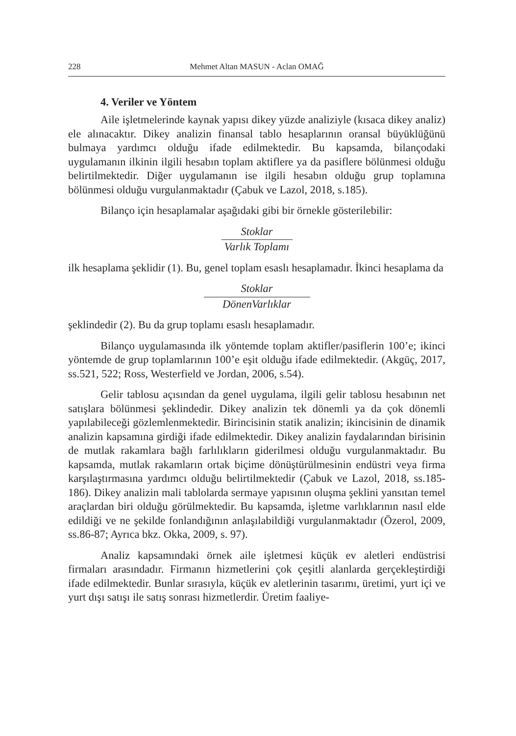228 Mehmet Altan MASUN - Aclan OMAĞ
4. Veriler ve Yöntem
Aile işletmelerinde kaynak yapısı dikey yüzde analiziyle (kısaca dikey analiz) ele alınacaktır. Dikey analizin finansal tablo hesaplarının oransal büyüklüğünü bulmaya yardımcı olduğu ifade edilmektedir. Bu kapsamda, bilançodaki uygulamanın ilkinin ilgili hesabın toplam aktiflere ya da pasiflere bölünmesi olduğu belirtilmektedir. Diğer uygulamanın ise ilgili hesabın olduğu grup toplamına bölünmesi olduğu vurgulanmaktadır (Çabuk ve Lazol, 2018, s.185).
Bilanço için hesaplamalar aşağıdaki gibi bir örnekle gösterilebilir:
Stoklar
Varlık Toplamı
ilk hesaplama şeklidir (1). Bu, genel toplam esaslı hesaplamadır. İkinci hesaplama da
Stoklar
DönenVarlıklar
şeklindedir (2). Bu da grup toplamı esaslı hesaplamadır.
Bilanço uygulamasında ilk yöntemde toplam aktifler/pasiflerin 100’e; ikinci yöntemde de grup toplamlarının 100’e eşit olduğu ifade edilmektedir. (Akgüç, 2017, ss.521, 522; Ross, Westerfield ve Jordan, 2006, s.54).
Gelir tablosu açısından da genel uygulama, ilgili gelir tablosu hesabının net satışlara bölünmesi şeklindedir. Dikey analizin tek dönemli ya da çok dönemli yapılabileceği gözlemlenmektedir. Birincisinin statik analizin; ikincisinin de dinamik analizin kapsamına girdiği ifade edilmektedir. Dikey analizin faydalarından birisinin de mutlak rakamlara bağlı farlılıkların giderilmesi olduğu vurgulanmaktadır. Bu kapsamda, mutlak rakamların ortak biçime dönüştürülmesinin endüstri veya firma karşılaştırmasına yardımcı olduğu belirtilmektedir (Çabuk ve Lazol, 2018, ss.185-186). Dikey analizin mali tablolarda sermaye yapısının oluşma şeklini yansıtan temel araçlardan biri olduğu görülmektedir. Bu kapsamda, işletme varlıklarının nasıl elde edildiği ve ne şekilde fonlandığının anlaşılabildiği vurgulanmaktadır (Özerol, 2009, ss.86-87; Ayrıca bkz. Okka, 2009, s. 97).
Analiz kapsamındaki örnek aile işletmesi küçük ev aletleri endüstrisi firmaları arasındadır. Firmanın hizmetlerini çok çeşitli alanlarda gerçekleştirdiği ifade edilmektedir. Bunlar sırasıyla, küçük ev aletlerinin tasarımı, üretimi, yurt içi ve yurt dışı satışı ile satış sonrası hizmetlerdir. Üretim faaliye-